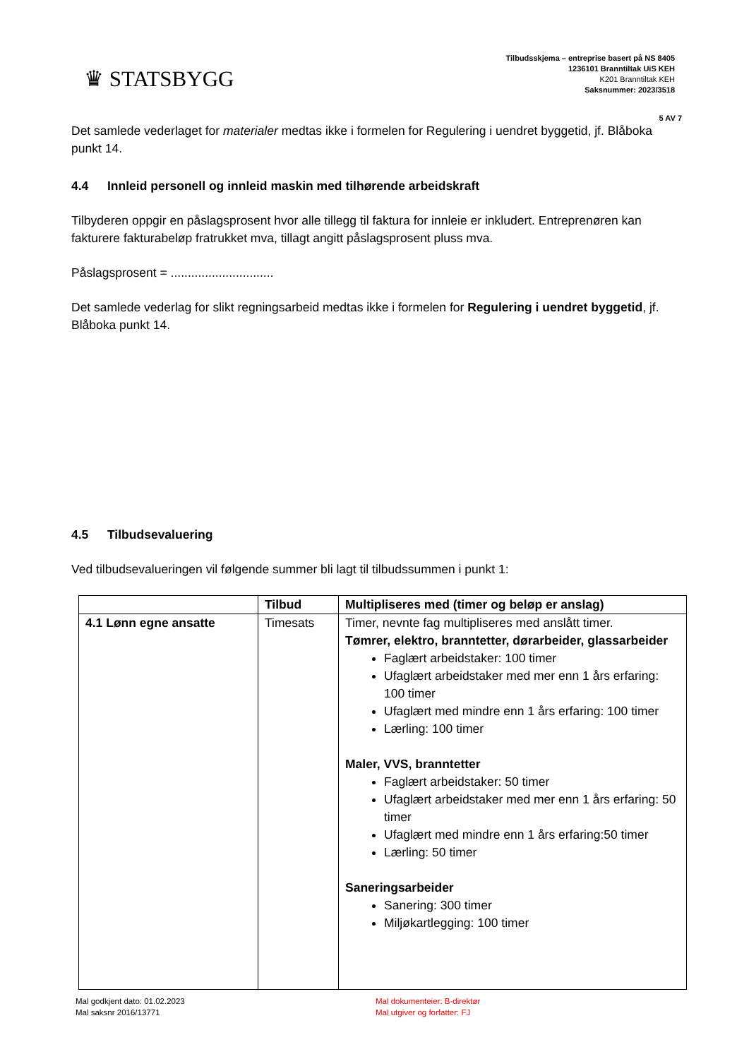♛ STATSBYGG
Tilbudsskjema – entreprise basert på NS 8405
1236101 Branntiltak UiS KEH
K201 Branntiltak KEH
Saksnummer: 2023/3518
5 AV 7
Det samlede vederlaget for materialer medtas ikke i formelen for Regulering i uendret byggetid, jf. Blåboka punkt 14.
4.4 Innleid personell og innleid maskin med tilhørende arbeidskraft
Tilbyderen oppgir en påslagsprosent hvor alle tillegg til faktura for innleie er inkludert. Entreprenøren kan fakturere fakturabeløp fratrukket mva, tillagt angitt påslagsprosent pluss mva.
Påslagsprosent = ..............................
Det samlede vederlag for slikt regningsarbeid medtas ikke i formelen for Regulering i uendret byggetid, jf. Blåboka punkt 14.
4.5 Tilbudsevaluering
Ved tilbudsevalueringen vil følgende summer bli lagt til tilbudssummen i punkt 1:
| | Tilbud | Multipliseres med (timer og beløp er anslag) |
| --- | --- | --- |
| 4.1 Lønn egne ansatte | Timesats | Timer, nevnte fag multipliseres med anslått timer. Tømrer, elektro, branntetter, dørarbeider, glassarbeider Faglært arbeidstaker: 100 timer Ufaglært arbeidstaker med mer enn 1 års erfaring: 100 timer Ufaglært med mindre enn 1 års erfaring: 100 timer Lærling: 100 timer Maler, VVS, branntetter Faglært arbeidstaker: 50 timer Ufaglært arbeidstaker med mer enn 1 års erfaring: 50 timer Ufaglært med mindre enn 1 års erfaring:50 timer Lærling: 50 timer Saneringsarbeider Sanering: 300 timer Miljøkartlegging: 100 timer |
Mal godkjent dato: 01.02.2023
Mal saksnr 2016/13771
Mal dokumenteier: B-direktør
Mal utgiver og forfatter: FJ